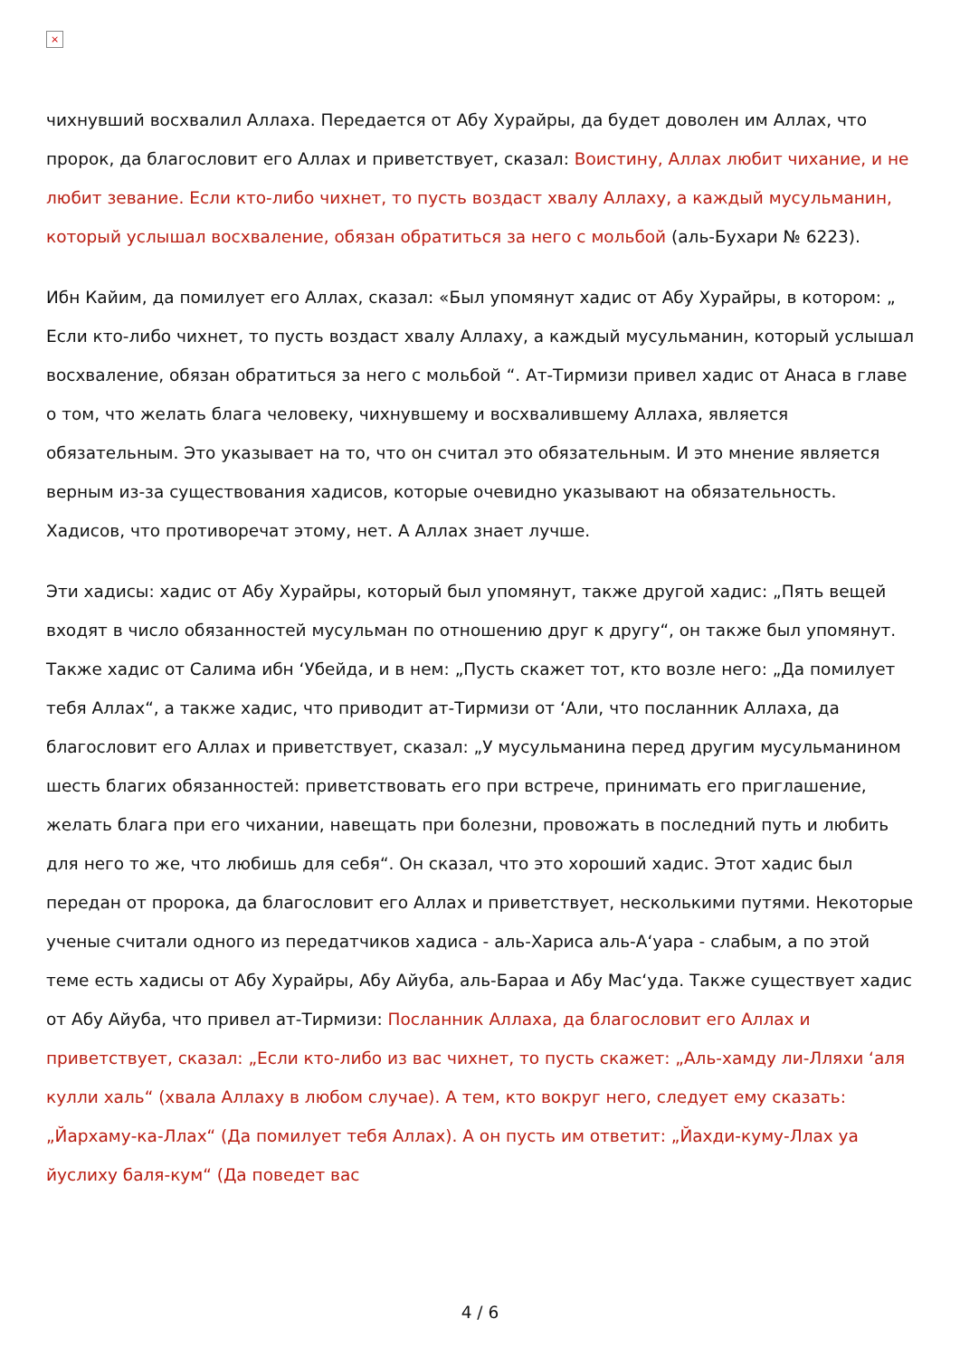×
чихнувший восхвалил Аллаха. Передается от Абу Хурайры, да будет доволен им Аллах, что пророк, да благословит его Аллах и приветствует, сказал: Воистину, Аллах любит чихание, и не любит зевание. Если кто-либо чихнет, то пусть воздаст хвалу Аллаху, а каждый мусульманин, который услышал восхваление, обязан обратиться за него с мольбой (аль-Бухари № 6223).
Ибн Кайим, да помилует его Аллах, сказал: «Был упомянут хадис от Абу Хурайры, в котором: „ Если кто-либо чихнет, то пусть воздаст хвалу Аллаху, а каждый мусульманин, который услышал восхваление, обязан обратиться за него с мольбой “. Ат-Тирмизи привел хадис от Анаса в главе о том, что желать блага человеку, чихнувшему и восхвалившему Аллаха, является обязательным. Это указывает на то, что он считал это обязательным. И это мнение является верным из-за существования хадисов, которые очевидно указывают на обязательность. Хадисов, что противоречат этому, нет. А Аллах знает лучше.
Эти хадисы: хадис от Абу Хурайры, который был упомянут, также другой хадис: „Пять вещей входят в число обязанностей мусульман по отношению друг к другу“, он также был упомянут. Также хадис от Салима ибн ‘Убейда, и в нем: „Пусть скажет тот, кто возле него: „Да помилует тебя Аллах“, а также хадис, что приводит ат-Тирмизи от ‘Али, что посланник Аллаха, да благословит его Аллах и приветствует, сказал: „У мусульманина перед другим мусульманином шесть благих обязанностей: приветствовать его при встрече, принимать его приглашение, желать блага при его чихании, навещать при болезни, провожать в последний путь и любить для него то же, что любишь для себя“. Он сказал, что это хороший хадис. Этот хадис был передан от пророка, да благословит его Аллах и приветствует, несколькими путями. Некоторые ученые считали одного из передатчиков хадиса - аль-Хариса аль-А‘уара - слабым, а по этой теме есть хадисы от Абу Хурайры, Абу Айуба, аль-Бараа и Абу Мас‘уда. Также существует хадис от Абу Айуба, что привел ат-Тирмизи: Посланник Аллаха, да благословит его Аллах и приветствует, сказал: „Если кто-либо из вас чихнет, то пусть скажет: „Аль-хамду ли-Лляхи ‘аля кулли халь“ (хвала Аллаху в любом случае). А тем, кто вокруг него, следует ему сказать: „Йархаму-ка-Ллах“ (Да помилует тебя Аллах). А он пусть им ответит: „Йахди-куму-Ллах уа йуслиху баля-кум“ (Да поведет вас
4 / 6